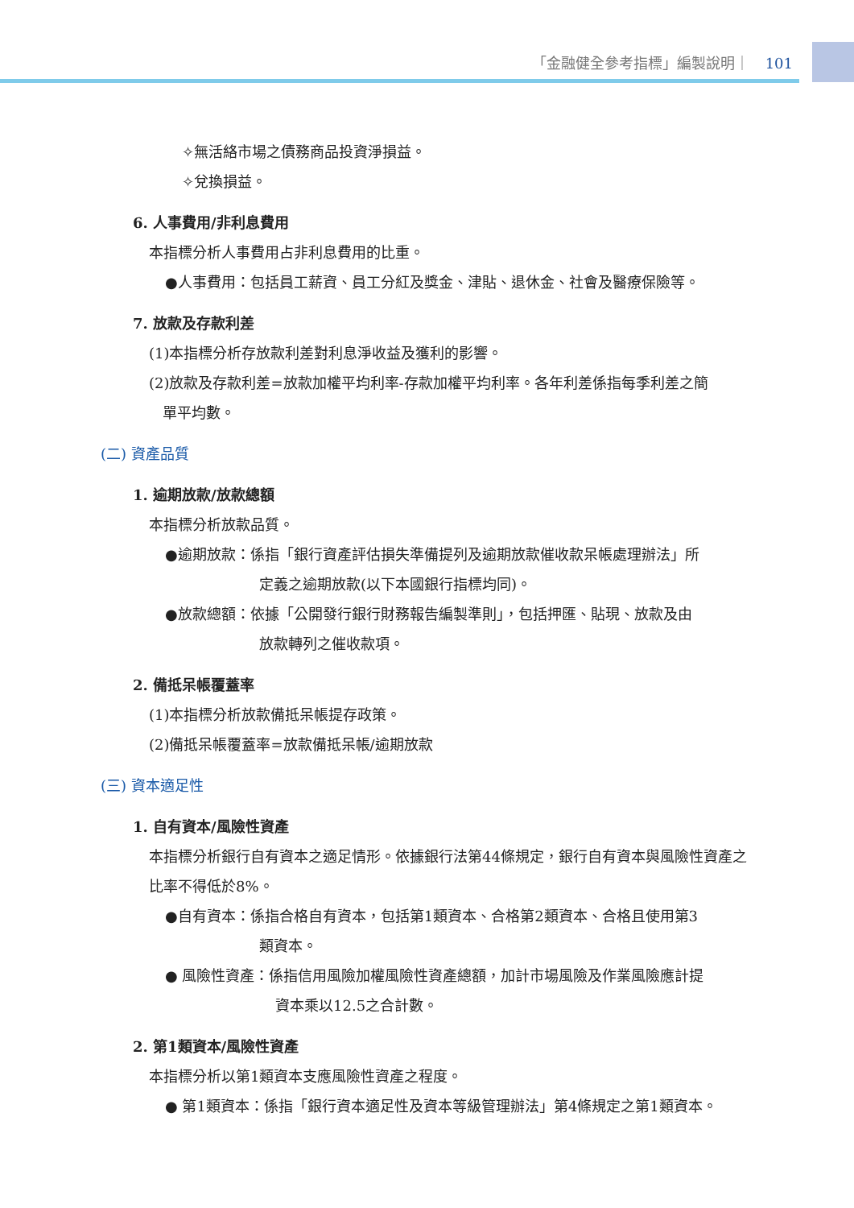「金融健全參考指標」編製說明｜ 101
✧無活絡市場之債務商品投資淨損益。
✧兌換損益。
6. 人事費用/非利息費用
本指標分析人事費用占非利息費用的比重。
●人事費用：包括員工薪資、員工分紅及獎金、津貼、退休金、社會及醫療保險等。
7. 放款及存款利差
(1)本指標分析存放款利差對利息淨收益及獲利的影響。
(2)放款及存款利差=放款加權平均利率-存款加權平均利率。各年利差係指每季利差之簡
單平均數。
(二) 資產品質
1. 逾期放款/放款總額
本指標分析放款品質。
●逾期放款：係指「銀行資產評估損失準備提列及逾期放款催收款呆帳處理辦法」所
定義之逾期放款(以下本國銀行指標均同)。
●放款總額：依據「公開發行銀行財務報告編製準則」，包括押匯、貼現、放款及由
放款轉列之催收款項。
2. 備抵呆帳覆蓋率
(1)本指標分析放款備抵呆帳提存政策。
(2)備抵呆帳覆蓋率=放款備抵呆帳/逾期放款
(三) 資本適足性
1. 自有資本/風險性資產
本指標分析銀行自有資本之適足情形。依據銀行法第44條規定，銀行自有資本與風險性資產之比率不得低於8%。
●自有資本：係指合格自有資本，包括第1類資本、合格第2類資本、合格且使用第3
類資本。
● 風險性資產：係指信用風險加權風險性資產總額，加計市場風險及作業風險應計提
資本乘以12.5之合計數。
2. 第1類資本/風險性資產
本指標分析以第1類資本支應風險性資產之程度。
● 第1類資本：係指「銀行資本適足性及資本等級管理辦法」第4條規定之第1類資本。